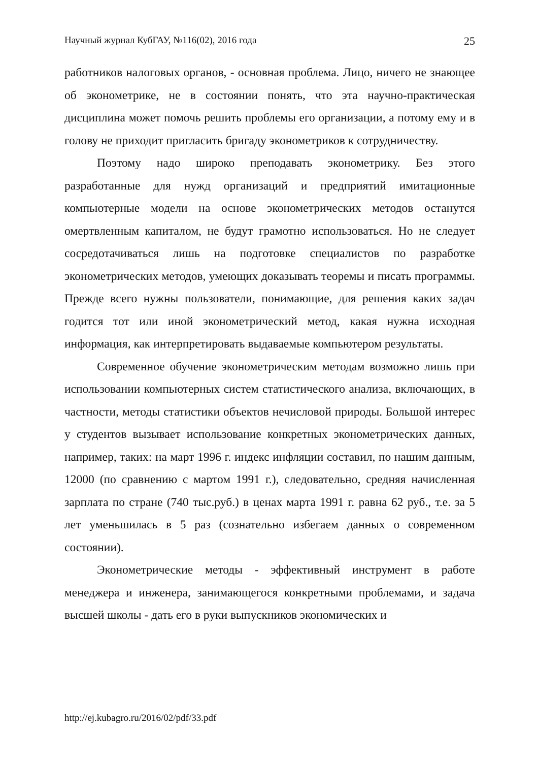Научный журнал КубГАУ, №116(02), 2016 года 25
работников налоговых органов, - основная проблема. Лицо, ничего не знающее об эконометрике, не в состоянии понять, что эта научно-практическая дисциплина может помочь решить проблемы его организации, а потому ему и в голову не приходит пригласить бригаду эконометриков к сотрудничеству.
Поэтому надо широко преподавать эконометрику. Без этого разработанные для нужд организаций и предприятий имитационные компьютерные модели на основе эконометрических методов останутся омертвленным капиталом, не будут грамотно использоваться. Но не следует сосредотачиваться лишь на подготовке специалистов по разработке эконометрических методов, умеющих доказывать теоремы и писать программы. Прежде всего нужны пользователи, понимающие, для решения каких задач годится тот или иной эконометрический метод, какая нужна исходная информация, как интерпретировать выдаваемые компьютером результаты.
Современное обучение эконометрическим методам возможно лишь при использовании компьютерных систем статистического анализа, включающих, в частности, методы статистики объектов нечисловой природы. Большой интерес у студентов вызывает использование конкретных эконометрических данных, например, таких: на март 1996 г. индекс инфляции составил, по нашим данным, 12000 (по сравнению с мартом 1991 г.), следовательно, средняя начисленная зарплата по стране (740 тыс.руб.) в ценах марта 1991 г. равна 62 руб., т.е. за 5 лет уменьшилась в 5 раз (сознательно избегаем данных о современном состоянии).
Эконометрические методы - эффективный инструмент в работе менеджера и инженера, занимающегося конкретными проблемами, и задача высшей школы - дать его в руки выпускников экономических и
http://ej.kubagro.ru/2016/02/pdf/33.pdf